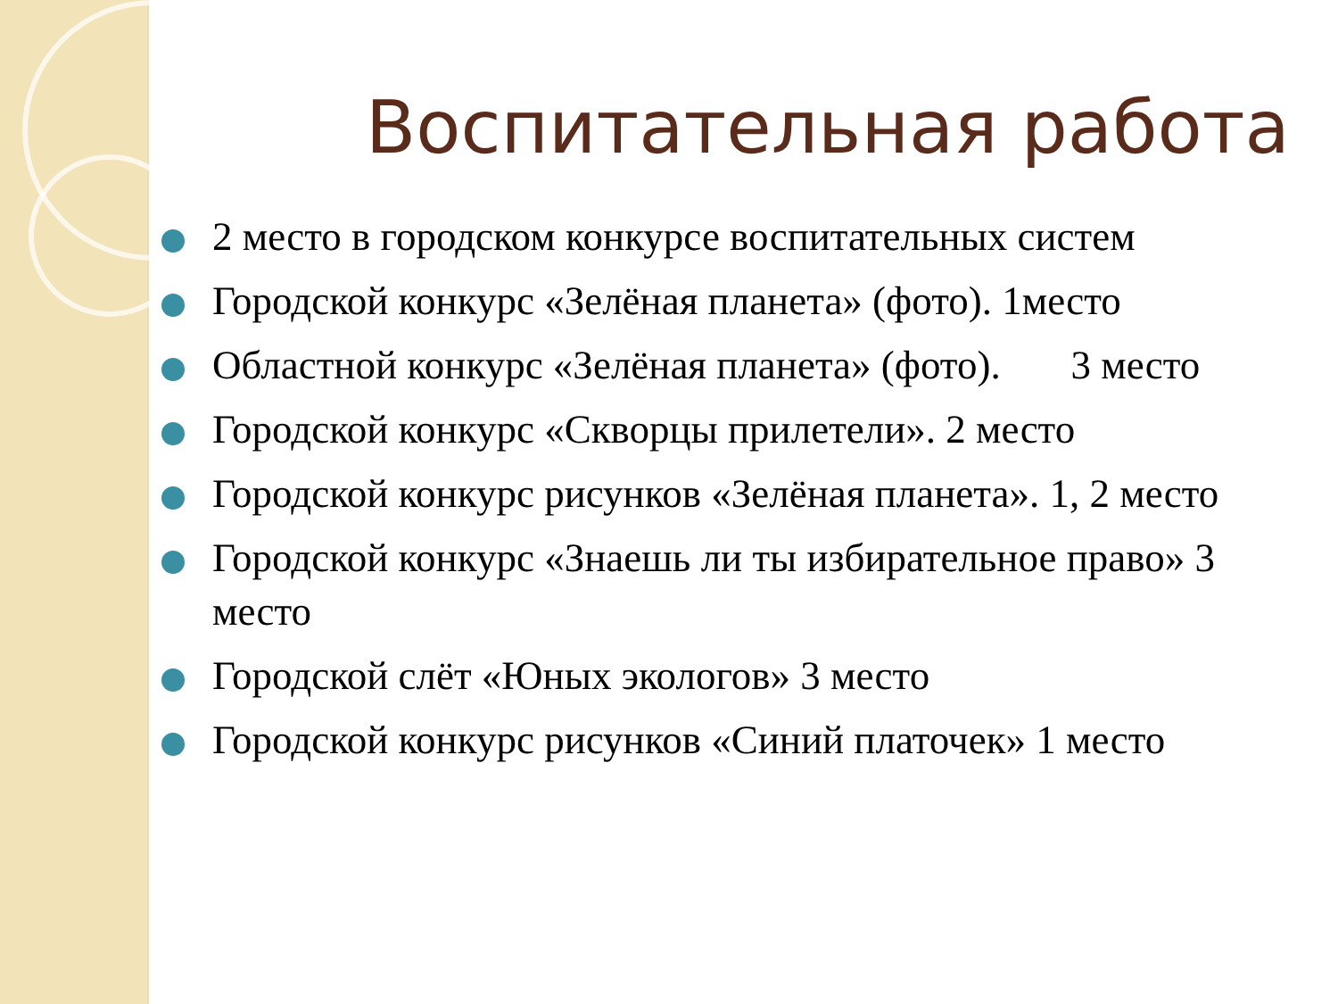Воспитательная работа
2 место в городском конкурсе воспитательных систем
Городской конкурс «Зелёная планета» (фото). 1место
Областной конкурс «Зелёная планета» (фото). 3 место
Городской конкурс «Скворцы прилетели». 2 место
Городской конкурс рисунков «Зелёная планета». 1, 2 место
Городской конкурс «Знаешь ли ты избирательное право» 3 место
Городской слёт «Юных экологов» 3 место
Городской конкурс рисунков «Синий платочек» 1 место